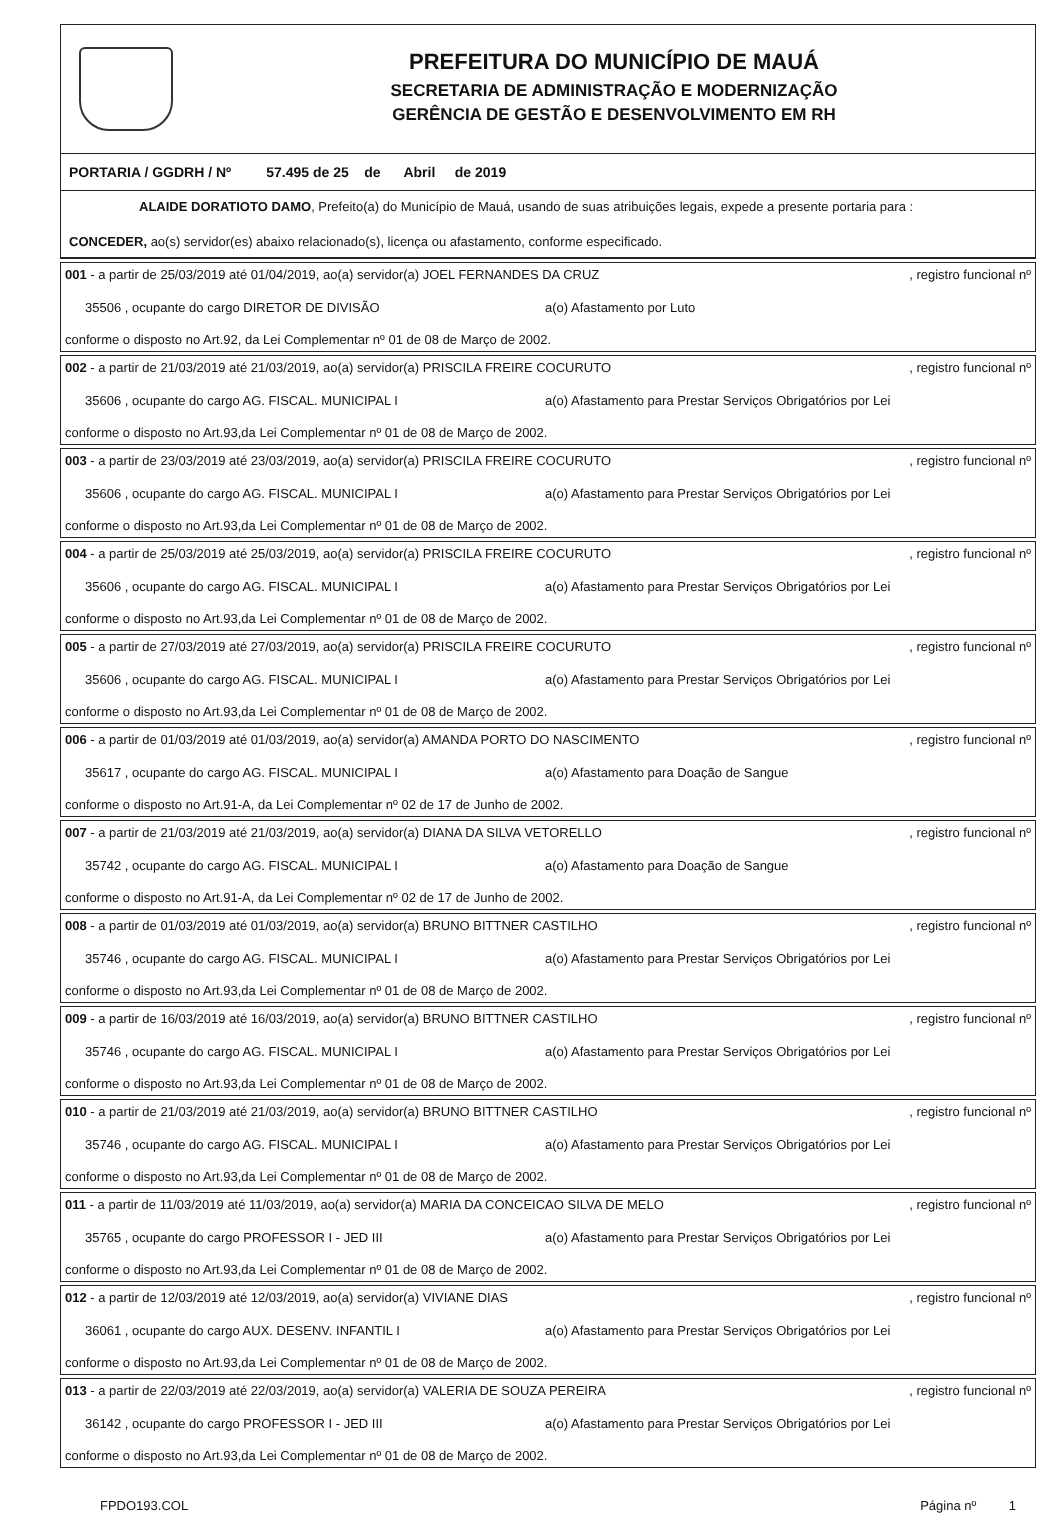PREFEITURA DO MUNICÍPIO DE MAUÁ
SECRETARIA DE ADMINISTRAÇÃO E MODERNIZAÇÃO
GERÊNCIA DE GESTÃO E DESENVOLVIMENTO EM RH
PORTARIA / GGDRH / Nº 57.495 de 25 de Abril de 2019
ALAIDE DORATIOTO DAMO, Prefeito(a) do Município de Mauá, usando de suas atribuições legais, expede a presente portaria para :
CONCEDER, ao(s) servidor(es) abaixo relacionado(s), licença ou afastamento, conforme especificado.
001 - a partir de 25/03/2019 até 01/04/2019, ao(a) servidor(a) JOEL FERNANDES DA CRUZ, registro funcional nº
35506 , ocupante do cargo DIRETOR DE DIVISÃO a(o) Afastamento por Luto
conforme o disposto no Art.92, da Lei Complementar nº 01 de 08 de Março de 2002.
002 - a partir de 21/03/2019 até 21/03/2019, ao(a) servidor(a) PRISCILA FREIRE COCURUTO, registro funcional nº
35606 , ocupante do cargo AG. FISCAL. MUNICIPAL I a(o) Afastamento para Prestar Serviços Obrigatórios por Lei
conforme o disposto no Art.93,da Lei Complementar nº 01 de 08 de Março de 2002.
003 - a partir de 23/03/2019 até 23/03/2019, ao(a) servidor(a) PRISCILA FREIRE COCURUTO, registro funcional nº
35606 , ocupante do cargo AG. FISCAL. MUNICIPAL I a(o) Afastamento para Prestar Serviços Obrigatórios por Lei
conforme o disposto no Art.93,da Lei Complementar nº 01 de 08 de Março de 2002.
004 - a partir de 25/03/2019 até 25/03/2019, ao(a) servidor(a) PRISCILA FREIRE COCURUTO, registro funcional nº
35606 , ocupante do cargo AG. FISCAL. MUNICIPAL I a(o) Afastamento para Prestar Serviços Obrigatórios por Lei
conforme o disposto no Art.93,da Lei Complementar nº 01 de 08 de Março de 2002.
005 - a partir de 27/03/2019 até 27/03/2019, ao(a) servidor(a) PRISCILA FREIRE COCURUTO, registro funcional nº
35606 , ocupante do cargo AG. FISCAL. MUNICIPAL I a(o) Afastamento para Prestar Serviços Obrigatórios por Lei
conforme o disposto no Art.93,da Lei Complementar nº 01 de 08 de Março de 2002.
006 - a partir de 01/03/2019 até 01/03/2019, ao(a) servidor(a) AMANDA PORTO DO NASCIMENTO, registro funcional nº
35617 , ocupante do cargo AG. FISCAL. MUNICIPAL I a(o) Afastamento para Doação de Sangue
conforme o disposto no Art.91-A, da Lei Complementar nº 02 de 17 de Junho de 2002.
007 - a partir de 21/03/2019 até 21/03/2019, ao(a) servidor(a) DIANA DA SILVA VETORELLO, registro funcional nº
35742 , ocupante do cargo AG. FISCAL. MUNICIPAL I a(o) Afastamento para Doação de Sangue
conforme o disposto no Art.91-A, da Lei Complementar nº 02 de 17 de Junho de 2002.
008 - a partir de 01/03/2019 até 01/03/2019, ao(a) servidor(a) BRUNO BITTNER CASTILHO, registro funcional nº
35746 , ocupante do cargo AG. FISCAL. MUNICIPAL I a(o) Afastamento para Prestar Serviços Obrigatórios por Lei
conforme o disposto no Art.93,da Lei Complementar nº 01 de 08 de Março de 2002.
009 - a partir de 16/03/2019 até 16/03/2019, ao(a) servidor(a) BRUNO BITTNER CASTILHO, registro funcional nº
35746 , ocupante do cargo AG. FISCAL. MUNICIPAL I a(o) Afastamento para Prestar Serviços Obrigatórios por Lei
conforme o disposto no Art.93,da Lei Complementar nº 01 de 08 de Março de 2002.
010 - a partir de 21/03/2019 até 21/03/2019, ao(a) servidor(a) BRUNO BITTNER CASTILHO, registro funcional nº
35746 , ocupante do cargo AG. FISCAL. MUNICIPAL I a(o) Afastamento para Prestar Serviços Obrigatórios por Lei
conforme o disposto no Art.93,da Lei Complementar nº 01 de 08 de Março de 2002.
011 - a partir de 11/03/2019 até 11/03/2019, ao(a) servidor(a) MARIA DA CONCEICAO SILVA DE MELO, registro funcional nº
35765 , ocupante do cargo PROFESSOR I - JED III a(o) Afastamento para Prestar Serviços Obrigatórios por Lei
conforme o disposto no Art.93,da Lei Complementar nº 01 de 08 de Março de 2002.
012 - a partir de 12/03/2019 até 12/03/2019, ao(a) servidor(a) VIVIANE DIAS, registro funcional nº
36061 , ocupante do cargo AUX. DESENV. INFANTIL I a(o) Afastamento para Prestar Serviços Obrigatórios por Lei
conforme o disposto no Art.93,da Lei Complementar nº 01 de 08 de Março de 2002.
013 - a partir de 22/03/2019 até 22/03/2019, ao(a) servidor(a) VALERIA DE SOUZA PEREIRA, registro funcional nº
36142 , ocupante do cargo PROFESSOR I - JED III a(o) Afastamento para Prestar Serviços Obrigatórios por Lei
conforme o disposto no Art.93,da Lei Complementar nº 01 de 08 de Março de 2002.
FPDO193.COL Página nº 1